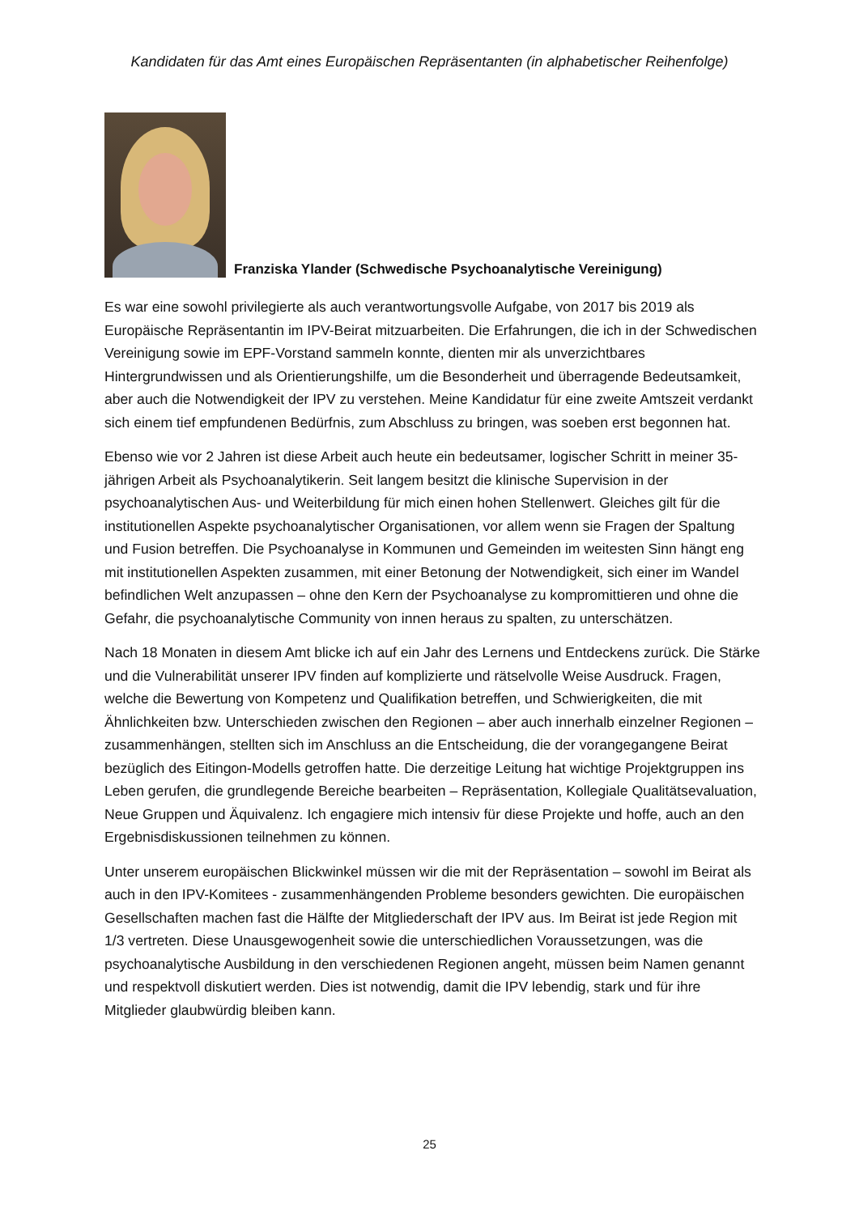Kandidaten für das Amt eines Europäischen Repräsentanten (in alphabetischer Reihenfolge)
Franziska Ylander (Schwedische Psychoanalytische Vereinigung)
Es war eine sowohl privilegierte als auch verantwortungsvolle Aufgabe, von 2017 bis 2019 als Europäische Repräsentantin im IPV-Beirat mitzuarbeiten. Die Erfahrungen, die ich in der Schwedischen Vereinigung sowie im EPF-Vorstand sammeln konnte, dienten mir als unverzichtbares Hintergrundwissen und als Orientierungshilfe, um die Besonderheit und überragende Bedeutsamkeit, aber auch die Notwendigkeit der IPV zu verstehen. Meine Kandidatur für eine zweite Amtszeit verdankt sich einem tief empfundenen Bedürfnis, zum Abschluss zu bringen, was soeben erst begonnen hat.
Ebenso wie vor 2 Jahren ist diese Arbeit auch heute ein bedeutsamer, logischer Schritt in meiner 35-jährigen Arbeit als Psychoanalytikerin. Seit langem besitzt die klinische Supervision in der psychoanalytischen Aus- und Weiterbildung für mich einen hohen Stellenwert. Gleiches gilt für die institutionellen Aspekte psychoanalytischer Organisationen, vor allem wenn sie Fragen der Spaltung und Fusion betreffen. Die Psychoanalyse in Kommunen und Gemeinden im weitesten Sinn hängt eng mit institutionellen Aspekten zusammen, mit einer Betonung der Notwendigkeit, sich einer im Wandel befindlichen Welt anzupassen – ohne den Kern der Psychoanalyse zu kompromittieren und ohne die Gefahr, die psychoanalytische Community von innen heraus zu spalten, zu unterschätzen.
Nach 18 Monaten in diesem Amt blicke ich auf ein Jahr des Lernens und Entdeckens zurück. Die Stärke und die Vulnerabilität unserer IPV finden auf komplizierte und rätselvolle Weise Ausdruck. Fragen, welche die Bewertung von Kompetenz und Qualifikation betreffen, und Schwierigkeiten, die mit Ähnlichkeiten bzw. Unterschieden zwischen den Regionen – aber auch innerhalb einzelner Regionen – zusammenhängen, stellten sich im Anschluss an die Entscheidung, die der vorangegangene Beirat bezüglich des Eitingon-Modells getroffen hatte. Die derzeitige Leitung hat wichtige Projektgruppen ins Leben gerufen, die grundlegende Bereiche bearbeiten – Repräsentation, Kollegiale Qualitätsevaluation, Neue Gruppen und Äquivalenz. Ich engagiere mich intensiv für diese Projekte und hoffe, auch an den Ergebnisdiskussionen teilnehmen zu können.
Unter unserem europäischen Blickwinkel müssen wir die mit der Repräsentation – sowohl im Beirat als auch in den IPV-Komitees - zusammenhängenden Probleme besonders gewichten. Die europäischen Gesellschaften machen fast die Hälfte der Mitgliederschaft der IPV aus. Im Beirat ist jede Region mit 1/3 vertreten. Diese Unausgewogenheit sowie die unterschiedlichen Voraussetzungen, was die psychoanalytische Ausbildung in den verschiedenen Regionen angeht, müssen beim Namen genannt und respektvoll diskutiert werden. Dies ist notwendig, damit die IPV lebendig, stark und für ihre Mitglieder glaubwürdig bleiben kann.
25